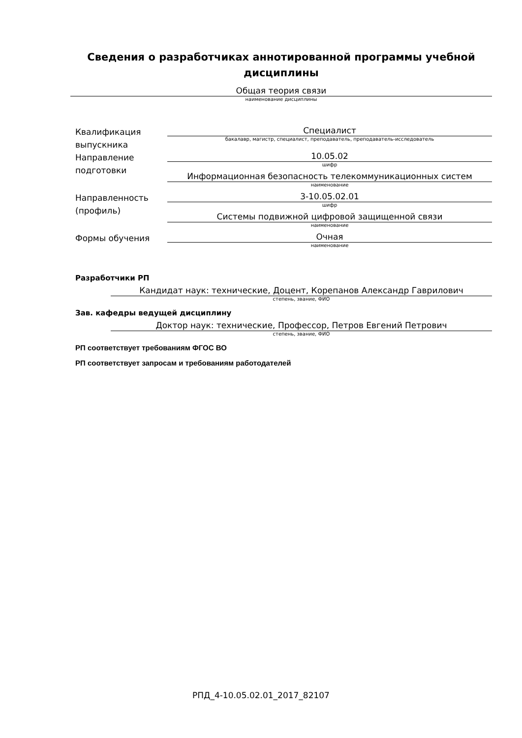Сведения о разработчиках аннотированной программы учебной дисциплины
Общая теория связи
наименование дисциплины
Квалификация выпускника
Специалист
бакалавр, магистр, специалист, преподаватель, преподаватель-исследователь
Направление подготовки
10.05.02
шифр
Информационная безопасность телекоммуникационных систем
наименование
Направленность (профиль)
3-10.05.02.01
шифр
Системы подвижной цифровой защищенной связи
наименование
Формы обучения
Очная
наименование
Разработчики РП
Кандидат наук: технические, Доцент, Корепанов Александр Гаврилович
степень, звание, ФИО
Зав. кафедры ведущей дисциплину
Доктор наук: технические, Профессор, Петров Евгений Петрович
степень, звание, ФИО
РП соответствует требованиям ФГОС ВО
РП соответствует запросам и требованиям работодателей
РПД_4-10.05.02.01_2017_82107